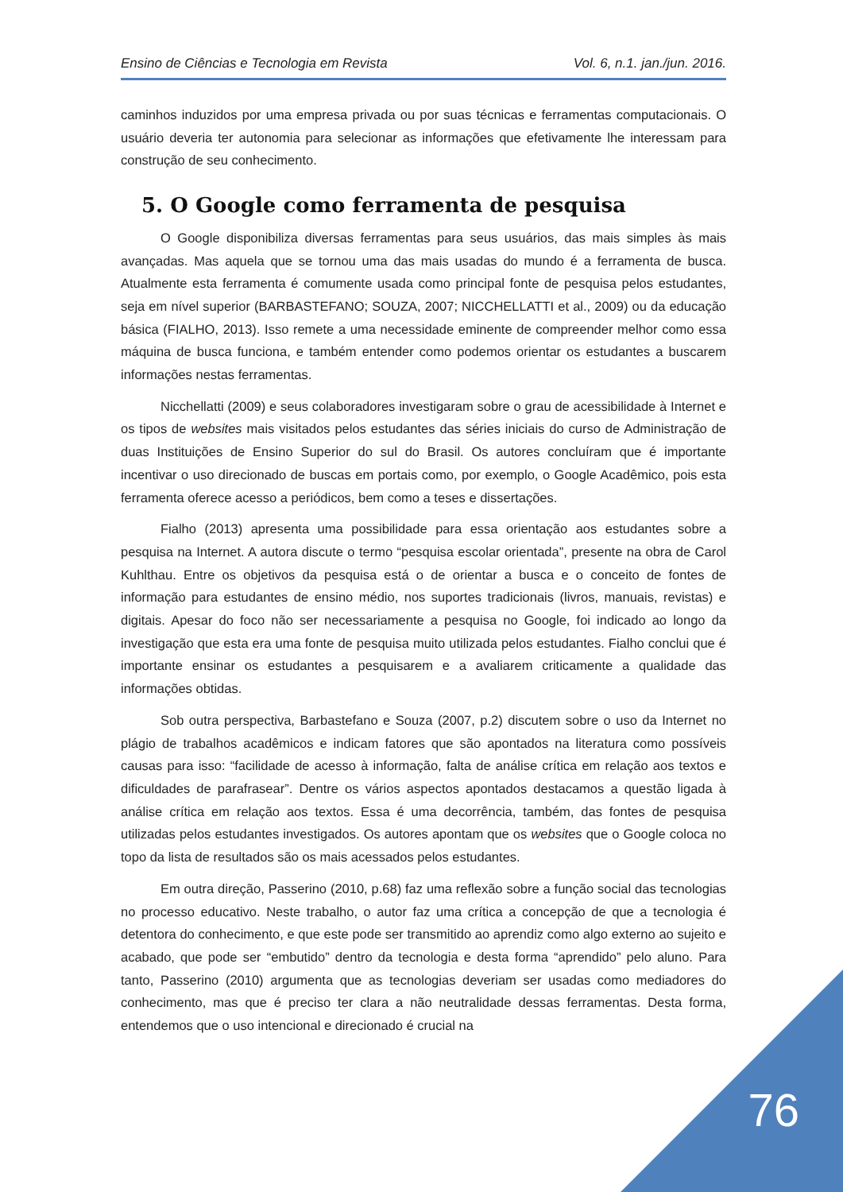Ensino de Ciências e Tecnologia em Revista Vol. 6, n.1. jan./jun. 2016.
caminhos induzidos por uma empresa privada ou por suas técnicas e ferramentas computacionais. O usuário deveria ter autonomia para selecionar as informações que efetivamente lhe interessam para construção de seu conhecimento.
5. O Google como ferramenta de pesquisa
O Google disponibiliza diversas ferramentas para seus usuários, das mais simples às mais avançadas. Mas aquela que se tornou uma das mais usadas do mundo é a ferramenta de busca. Atualmente esta ferramenta é comumente usada como principal fonte de pesquisa pelos estudantes, seja em nível superior (BARBASTEFANO; SOUZA, 2007; NICCHELLATTI et al., 2009) ou da educação básica (FIALHO, 2013). Isso remete a uma necessidade eminente de compreender melhor como essa máquina de busca funciona, e também entender como podemos orientar os estudantes a buscarem informações nestas ferramentas.
Nicchellatti (2009) e seus colaboradores investigaram sobre o grau de acessibilidade à Internet e os tipos de websites mais visitados pelos estudantes das séries iniciais do curso de Administração de duas Instituições de Ensino Superior do sul do Brasil. Os autores concluíram que é importante incentivar o uso direcionado de buscas em portais como, por exemplo, o Google Acadêmico, pois esta ferramenta oferece acesso a periódicos, bem como a teses e dissertações.
Fialho (2013) apresenta uma possibilidade para essa orientação aos estudantes sobre a pesquisa na Internet. A autora discute o termo “pesquisa escolar orientada”, presente na obra de Carol Kuhlthau. Entre os objetivos da pesquisa está o de orientar a busca e o conceito de fontes de informação para estudantes de ensino médio, nos suportes tradicionais (livros, manuais, revistas) e digitais. Apesar do foco não ser necessariamente a pesquisa no Google, foi indicado ao longo da investigação que esta era uma fonte de pesquisa muito utilizada pelos estudantes. Fialho conclui que é importante ensinar os estudantes a pesquisarem e a avaliarem criticamente a qualidade das informações obtidas.
Sob outra perspectiva, Barbastefano e Souza (2007, p.2) discutem sobre o uso da Internet no plágio de trabalhos acadêmicos e indicam fatores que são apontados na literatura como possíveis causas para isso: “facilidade de acesso à informação, falta de análise crítica em relação aos textos e dificuldades de parafrasear”. Dentre os vários aspectos apontados destacamos a questão ligada à análise crítica em relação aos textos. Essa é uma decorrência, também, das fontes de pesquisa utilizadas pelos estudantes investigados. Os autores apontam que os websites que o Google coloca no topo da lista de resultados são os mais acessados pelos estudantes.
Em outra direção, Passerino (2010, p.68) faz uma reflexão sobre a função social das tecnologias no processo educativo. Neste trabalho, o autor faz uma crítica a concepção de que a tecnologia é detentora do conhecimento, e que este pode ser transmitido ao aprendiz como algo externo ao sujeito e acabado, que pode ser “embutido” dentro da tecnologia e desta forma “aprendido” pelo aluno. Para tanto, Passerino (2010) argumenta que as tecnologias deveriam ser usadas como mediadores do conhecimento, mas que é preciso ter clara a não neutralidade dessas ferramentas. Desta forma, entendemos que o uso intencional e direcionado é crucial na
76